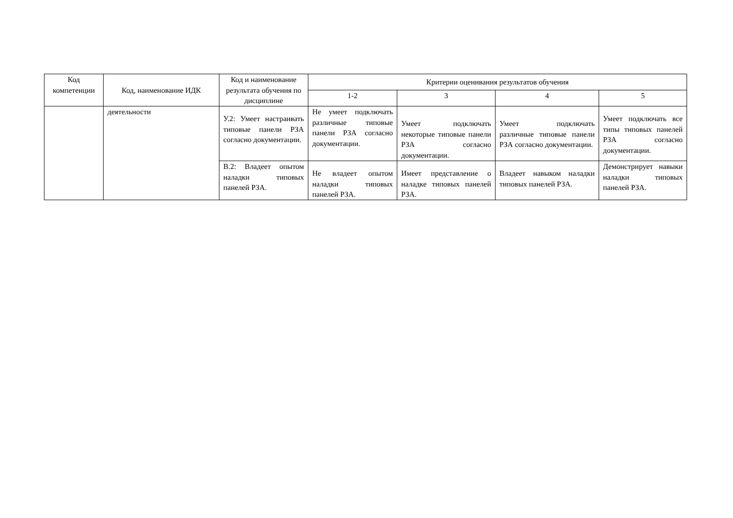| Код компетенции | Код, наименование ИДК | Код и наименование результата обучения по дисциплине | Критерии оценивания результатов обучения | | | |
| --- | --- | --- | --- | --- | --- | --- |
| | | | 1-2 | 3 | 4 | 5 |
| | деятельности | У.2: Умеет настраивать типовые панели РЗА согласно документации. | Не умеет подключать различные типовые панели РЗА согласно документации. | Умеет подключать некоторые типовые панели РЗА согласно документации. | Умеет подключать различные типовые панели РЗА согласно документации. | Умеет подключать все типы типовых панелей РЗА согласно документации. |
| | | В.2: Владеет опытом наладки типовых панелей РЗА. | Не владеет опытом наладки типовых панелей РЗА. | Имеет представление о наладке типовых панелей РЗА. | Владеет навыком наладки типовых панелей РЗА. | Демонстрирует навыки наладки типовых панелей РЗА. |